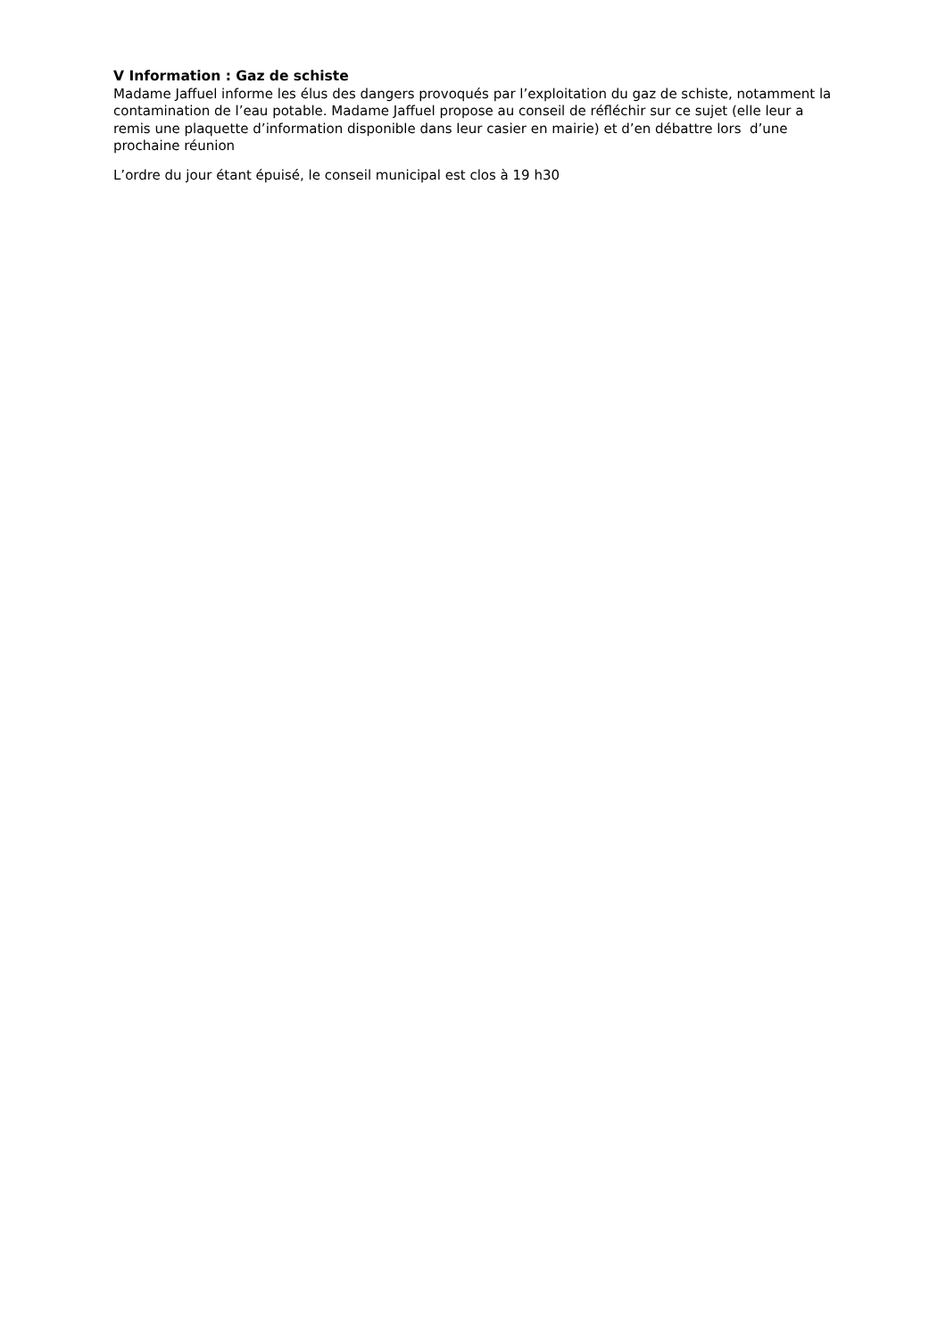V Information : Gaz de schiste
Madame Jaffuel informe les élus des dangers provoqués par l’exploitation du gaz de schiste, notamment la contamination de l’eau potable. Madame Jaffuel propose au conseil de réfléchir sur ce sujet (elle leur a remis une plaquette d’information disponible dans leur casier en mairie) et d’en débattre lors d’une prochaine réunion
L’ordre du jour étant épuisé, le conseil municipal est clos à 19 h30